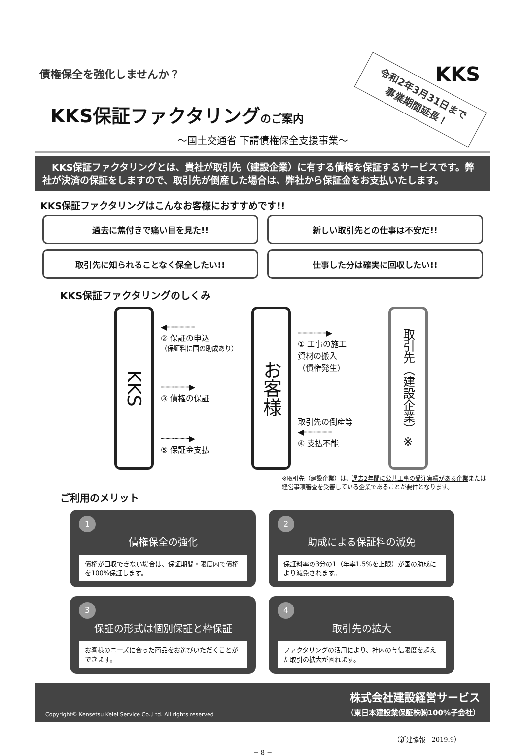債権保全を強化しませんか？
令和2年3月31日まで
事業期間延長！
KKS
KKS保証ファクタリングのご案内
〜国土交通省 下請債権保全支援事業〜
　KKS保証ファクタリングとは、貴社が取引先（建設企業）に有する債権を保証するサービスです。弊社が決済の保証をしますので、取引先が倒産した場合は、弊社から保証金をお支払いたします。
KKS保証ファクタリングはこんなお客様におすすめです!!
過去に焦付きで痛い目を見た!!
新しい取引先との仕事は不安だ!!
取引先に知られることなく保全したい!!
仕事した分は確実に回収したい!!
KKS保証ファクタリングのしくみ
KKS
◀┈┈┈┈┈┈
② 保証の申込
（保証料に国の助成あり）
┈┈┈┈┈┈▶
③ 債権の保証
┈┈┈┈┈┈▶
⑤ 保証金支払
お客様
┈┈┈┈┈┈▶
① 工事の施工
資材の搬入
（債権発生）
取引先の倒産等
◀┈┈┈┈┈┈
④ 支払不能
取引先（建設企業）※
※取引先（建設企業）は、過去2年間に公共工事の受注実績がある企業または経営事項審査を受審している企業であることが要件となります。
ご利用のメリット
1
債権保全の強化
債権が回収できない場合は、保証期間・限度内で債権を100%保証します。
2
助成による保証料の減免
保証料率の3分の1（年率1.5%を上限）が国の助成により減免されます。
3
保証の形式は個別保証と枠保証
お客様のニーズに合った商品をお選びいただくことができます。
4
取引先の拡大
ファクタリングの活用により、社内の与信限度を超えた取引の拡大が図れます。
Copyright© Kensetsu Keiei Service Co.,Ltd. All rights reserved
株式会社建設経営サービス
（東日本建設業保証株㈱100%子会社）
（新建協報　2019.9）
− 8 −